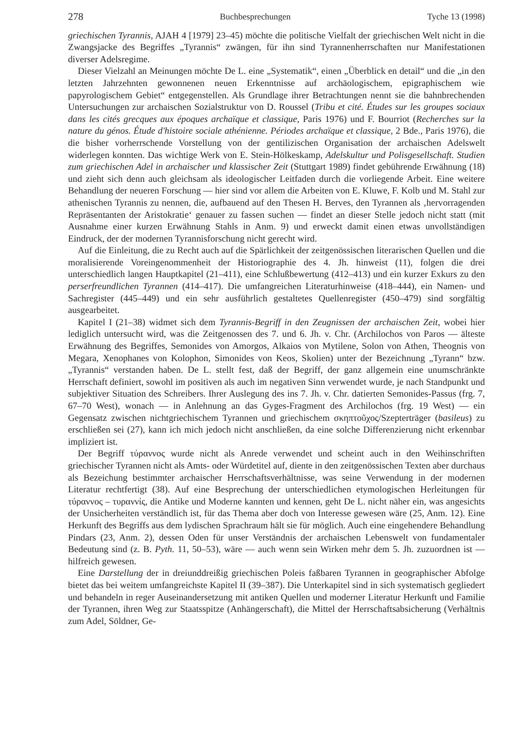278 Buchbesprechungen Tyche 13 (1998)
griechischen Tyrannis, AJAH 4 [1979] 23–45) möchte die politische Vielfalt der griechischen Welt nicht in die Zwangsjacke des Begriffes „Tyrannis“ zwängen, für ihn sind Tyrannenherrschaften nur Manifestationen diverser Adelsregime.
Dieser Vielzahl an Meinungen möchte De L. eine „Systematik“, einen „Überblick en detail“ und die „in den letzten Jahrzehnten gewonnenen neuen Erkenntnisse auf archäologischem, epigraphischem wie papyrologischem Gebiet“ entgegenstellen. Als Grundlage ihrer Betrachtungen nennt sie die bahnbrechenden Untersuchungen zur archaischen Sozialstruktur von D. Roussel (Tribu et cité. Études sur les groupes sociaux dans les cités grecques aux époques archaïque et classique, Paris 1976) und F. Bourriot (Recherches sur la nature du génos. Étude d'histoire sociale athénienne. Périodes archaïque et classique, 2 Bde., Paris 1976), die die bisher vorherrschende Vorstellung von der gentilizischen Organisation der archaischen Adelswelt widerlegen konnten. Das wichtige Werk von E. Stein-Hölkeskamp, Adelskultur und Polisgesellschaft. Studien zum griechischen Adel in archaischer und klassischer Zeit (Stuttgart 1989) findet gebührende Erwähnung (18) und zieht sich denn auch gleichsam als ideologischer Leitfaden durch die vorliegende Arbeit. Eine weitere Behandlung der neueren Forschung — hier sind vor allem die Arbeiten von E. Kluwe, F. Kolb und M. Stahl zur athenischen Tyrannis zu nennen, die, aufbauend auf den Thesen H. Berves, den Tyrannen als ‚hervorragenden Repräsentanten der Aristokratie‘ genauer zu fassen suchen — findet an dieser Stelle jedoch nicht statt (mit Ausnahme einer kurzen Erwähnung Stahls in Anm. 9) und erweckt damit einen etwas unvollständigen Eindruck, der der modernen Tyrannisforschung nicht gerecht wird.
Auf die Einleitung, die zu Recht auch auf die Spärlichkeit der zeitgenössischen literarischen Quellen und die moralisierende Voreingenommenheit der Historiographie des 4. Jh. hinweist (11), folgen die drei unterschiedlich langen Hauptkapitel (21–411), eine Schlußbewertung (412–413) und ein kurzer Exkurs zu den perserfreundlichen Tyrannen (414–417). Die umfangreichen Literaturhinweise (418–444), ein Namen- und Sachregister (445–449) und ein sehr ausführlich gestaltetes Quellenregister (450–479) sind sorgfältig ausgearbeitet.
Kapitel I (21–38) widmet sich dem Tyrannis-Begriff in den Zeugnissen der archaischen Zeit, wobei hier lediglich untersucht wird, was die Zeitgenossen des 7. und 6. Jh. v. Chr. (Archilochos von Paros — älteste Erwähnung des Begriffes, Semonides von Amorgos, Alkaios von Mytilene, Solon von Athen, Theognis von Megara, Xenophanes von Kolophon, Simonides von Keos, Skolien) unter der Bezeichnung „Tyrann“ bzw. „Tyrannis“ verstanden haben. De L. stellt fest, daß der Begriff, der ganz allgemein eine unumschränkte Herrschaft definiert, sowohl im positiven als auch im negativen Sinn verwendet wurde, je nach Standpunkt und subjektiver Situation des Schreibers. Ihrer Auslegung des ins 7. Jh. v. Chr. datierten Semonides-Passus (frg. 7, 67–70 West), wonach — in Anlehnung an das Gyges-Fragment des Archilochos (frg. 19 West) — ein Gegensatz zwischen nichtgriechischem Tyrannen und griechischem σκηπτοῦχος/Szepterträger (basileus) zu erschließen sei (27), kann ich mich jedoch nicht anschließen, da eine solche Differenzierung nicht erkennbar impliziert ist.
Der Begriff τύραννος wurde nicht als Anrede verwendet und scheint auch in den Weihinschriften griechischer Tyrannen nicht als Amts- oder Würdetitel auf, diente in den zeitgenössischen Texten aber durchaus als Bezeichung bestimmter archaischer Herrschaftsverhältnisse, was seine Verwendung in der modernen Literatur rechtfertigt (38). Auf eine Besprechung der unterschiedlichen etymologischen Herleitungen für τύραννος – τυραννίς, die Antike und Moderne kannten und kennen, geht De L. nicht näher ein, was angesichts der Unsicherheiten verständlich ist, für das Thema aber doch von Interesse gewesen wäre (25, Anm. 12). Eine Herkunft des Begriffs aus dem lydischen Sprachraum hält sie für möglich. Auch eine eingehendere Behandlung Pindars (23, Anm. 2), dessen Oden für unser Verständnis der archaischen Lebenswelt von fundamentaler Bedeutung sind (z. B. Pyth. 11, 50–53), wäre — auch wenn sein Wirken mehr dem 5. Jh. zuzuordnen ist — hilfreich gewesen.
Eine Darstellung der in dreiunddreißig griechischen Poleis faßbaren Tyrannen in geographischer Abfolge bietet das bei weitem umfangreichste Kapitel II (39–387). Die Unterkapitel sind in sich systematisch gegliedert und behandeln in reger Auseinandersetzung mit antiken Quellen und moderner Literatur Herkunft und Familie der Tyrannen, ihren Weg zur Staatsspitze (Anhängerschaft), die Mittel der Herrschaftsabsicherung (Verhältnis zum Adel, Söldner, Ge-